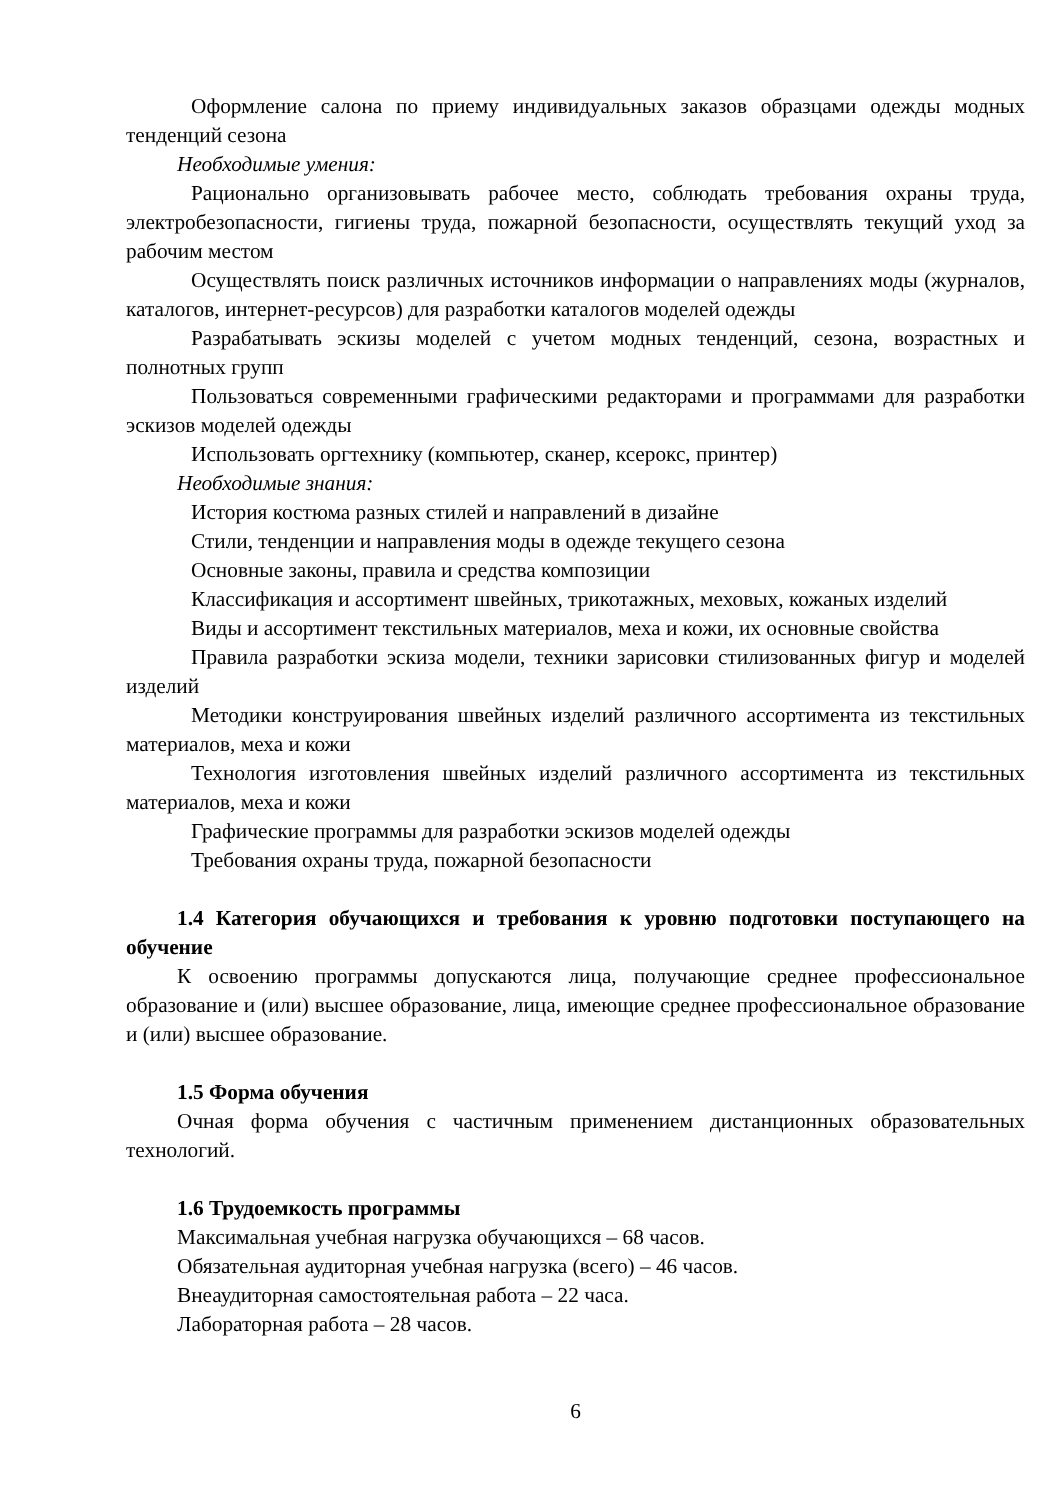Оформление салона по приему индивидуальных заказов образцами одежды модных тенденций сезона
Необходимые умения:
Рационально организовывать рабочее место, соблюдать требования охраны труда, электробезопасности, гигиены труда, пожарной безопасности, осуществлять текущий уход за рабочим местом
Осуществлять поиск различных источников информации о направлениях моды (журналов, каталогов, интернет-ресурсов) для разработки каталогов моделей одежды
Разрабатывать эскизы моделей с учетом модных тенденций, сезона, возрастных и полнотных групп
Пользоваться современными графическими редакторами и программами для разработки эскизов моделей одежды
Использовать оргтехнику (компьютер, сканер, ксерокс, принтер)
Необходимые знания:
История костюма разных стилей и направлений в дизайне
Стили, тенденции и направления моды в одежде текущего сезона
Основные законы, правила и средства композиции
Классификация и ассортимент швейных, трикотажных, меховых, кожаных изделий
Виды и ассортимент текстильных материалов, меха и кожи, их основные свойства
Правила разработки эскиза модели, техники зарисовки стилизованных фигур и моделей изделий
Методики конструирования швейных изделий различного ассортимента из текстильных материалов, меха и кожи
Технология изготовления швейных изделий различного ассортимента из текстильных материалов, меха и кожи
Графические программы для разработки эскизов моделей одежды
Требования охраны труда, пожарной безопасности
1.4 Категория обучающихся и требования к уровню подготовки поступающего на обучение
К освоению программы допускаются лица, получающие среднее профессиональное образование и (или) высшее образование, лица, имеющие среднее профессиональное образование и (или) высшее образование.
1.5 Форма обучения
Очная форма обучения с частичным применением дистанционных образовательных технологий.
1.6 Трудоемкость программы
Максимальная учебная нагрузка обучающихся – 68 часов.
Обязательная аудиторная учебная нагрузка (всего) – 46 часов.
Внеаудиторная самостоятельная работа – 22 часа.
Лабораторная работа – 28 часов.
6